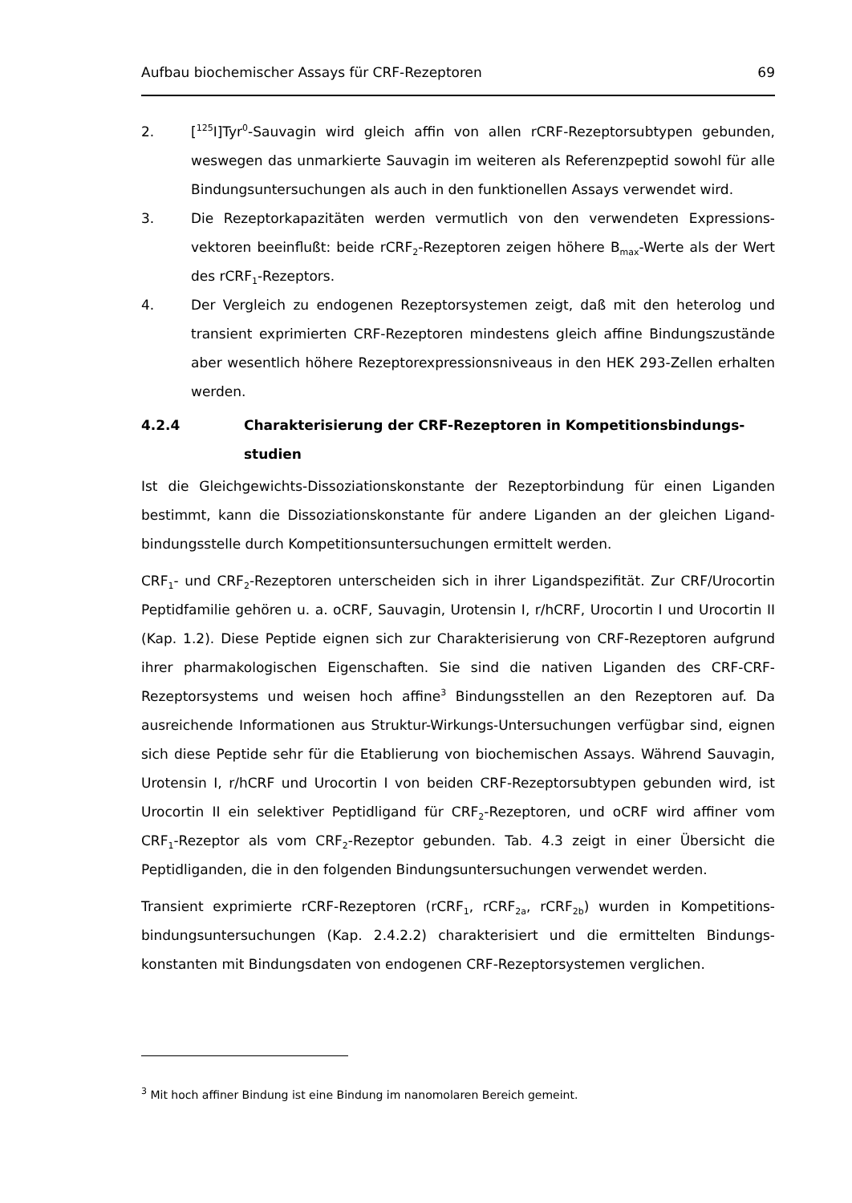Aufbau biochemischer Assays für CRF-Rezeptoren 69
2. [<sup>125</sup>I]Tyr<sup>0</sup>-Sauvagin wird gleich affin von allen rCRF-Rezeptorsubtypen gebunden, weswegen das unmarkierte Sauvagin im weiteren als Referenzpeptid sowohl für alle Bindungsuntersuchungen als auch in den funktionellen Assays verwendet wird.
3. Die Rezeptorkapazitäten werden vermutlich von den verwendeten Expressions­vektoren beeinflußt: beide rCRF<sub>2</sub>-Rezeptoren zeigen höhere B<sub>max</sub>-Werte als der Wert des rCRF<sub>1</sub>-Rezeptors.
4. Der Vergleich zu endogenen Rezeptorsystemen zeigt, daß mit den heterolog und transient exprimierten CRF-Rezeptoren mindestens gleich affine Bindungszustände aber wesentlich höhere Rezeptorexpressionsniveaus in den HEK 293-Zellen erhalten werden.
4.2.4 Charakterisierung der CRF-Rezeptoren in Kompetitionsbindungs­studien
Ist die Gleichgewichts-Dissoziationskonstante der Rezeptorbindung für einen Liganden bestimmt, kann die Dissoziationskonstante für andere Liganden an der gleichen Ligand­bindungsstelle durch Kompetitionsuntersuchungen ermittelt werden.
CRF<sub>1</sub>- und CRF<sub>2</sub>-Rezeptoren unterscheiden sich in ihrer Ligandspezifität. Zur CRF/Urocortin Peptidfamilie gehören u. a. oCRF, Sauvagin, Urotensin I, r/hCRF, Urocortin I und Urocortin II (Kap. 1.2). Diese Peptide eignen sich zur Charakterisierung von CRF-Rezeptoren aufgrund ihrer pharmakologischen Eigenschaften. Sie sind die nativen Liganden des CRF-CRF-Rezeptorsystems und weisen hoch affine<sup>3</sup> Bindungsstellen an den Rezeptoren auf. Da ausreichende Informationen aus Struktur-Wirkungs-Untersuchungen verfügbar sind, eignen sich diese Peptide sehr für die Etablierung von biochemischen Assays. Während Sauvagin, Urotensin I, r/hCRF und Urocortin I von beiden CRF-Rezeptor­subtypen gebunden wird, ist Urocortin II ein selektiver Peptidligand für CRF<sub>2</sub>-Rezeptoren, und oCRF wird affiner vom CRF<sub>1</sub>-Rezeptor als vom CRF<sub>2</sub>-Rezeptor gebunden. Tab. 4.3 zeigt in einer Übersicht die Peptidliganden, die in den folgenden Bindungsuntersuchungen verwendet werden.
Transient exprimierte rCRF-Rezeptoren (rCRF<sub>1</sub>, rCRF<sub>2a</sub>, rCRF<sub>2b</sub>) wurden in Kompetitions­bindungsuntersuchungen (Kap. 2.4.2.2) charakterisiert und die ermittelten Bindungs­konstanten mit Bindungsdaten von endogenen CRF-Rezeptorsystemen verglichen.
<sup>3</sup> Mit hoch affiner Bindung ist eine Bindung im nanomolaren Bereich gemeint.